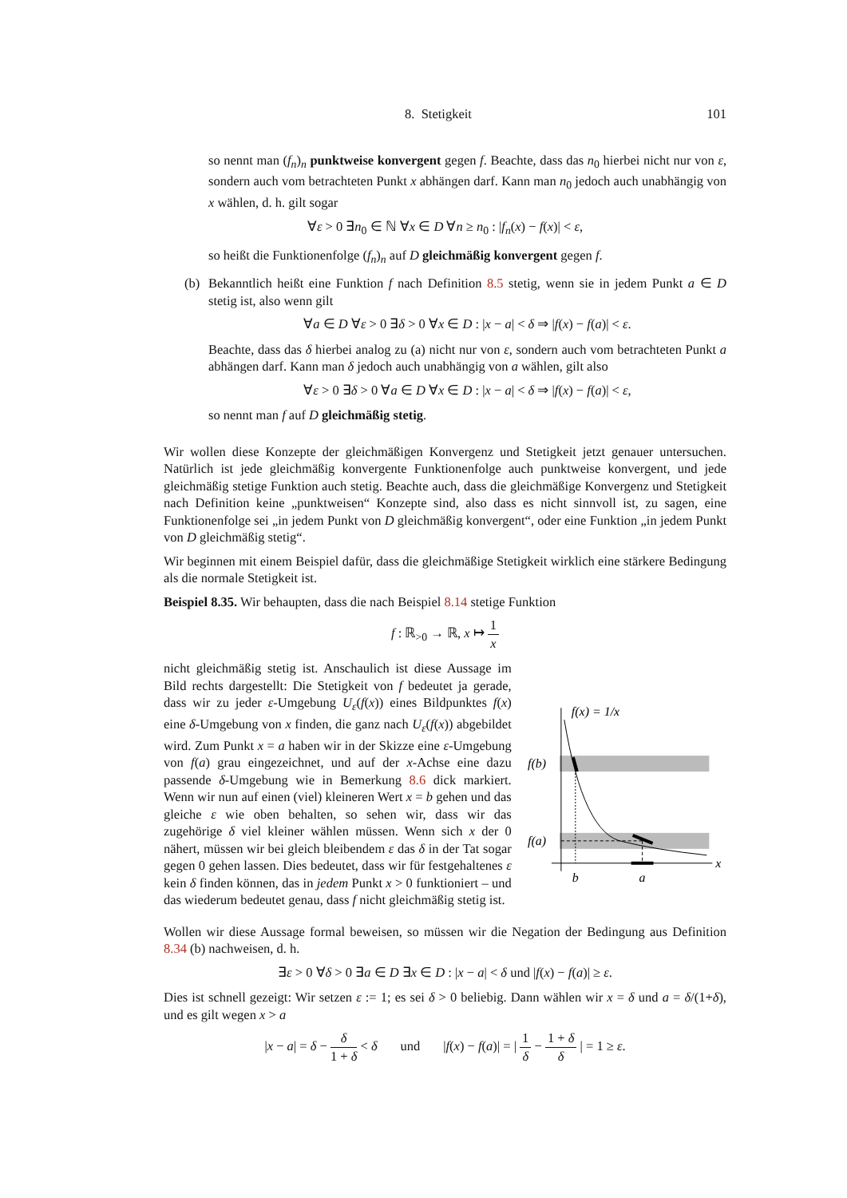8. Stetigkeit 101
so nennt man (f<sub>n</sub>)<sub>n</sub> punktweise konvergent gegen f. Beachte, dass das n<sub>0</sub> hierbei nicht nur von ε, sondern auch vom betrachteten Punkt x abhängen darf. Kann man n<sub>0</sub> jedoch auch unabhängig von x wählen, d. h. gilt sogar
∀ε > 0 ∃n<sub>0</sub> ∈ ℕ ∀x ∈ D ∀n ≥ n<sub>0</sub> : |f<sub>n</sub>(x) − f(x)| < ε,
so heißt die Funktionenfolge (f<sub>n</sub>)<sub>n</sub> auf D gleichmäßig konvergent gegen f.
(b) Bekanntlich heißt eine Funktion f nach Definition 8.5 stetig, wenn sie in jedem Punkt a ∈ D stetig ist, also wenn gilt
∀a ∈ D ∀ε > 0 ∃δ > 0 ∀x ∈ D : |x − a| < δ ⇒ |f(x) − f(a)| < ε.
Beachte, dass das δ hierbei analog zu (a) nicht nur von ε, sondern auch vom betrachteten Punkt a abhängen darf. Kann man δ jedoch auch unabhängig von a wählen, gilt also
∀ε > 0 ∃δ > 0 ∀a ∈ D ∀x ∈ D : |x − a| < δ ⇒ |f(x) − f(a)| < ε,
so nennt man f auf D gleichmäßig stetig.
Wir wollen diese Konzepte der gleichmäßigen Konvergenz und Stetigkeit jetzt genauer untersuchen. Natürlich ist jede gleichmäßig konvergente Funktionenfolge auch punktweise konvergent, und jede gleichmäßig stetige Funktion auch stetig. Beachte auch, dass die gleichmäßige Konvergenz und Stetigkeit nach Definition keine „punktweisen“ Konzepte sind, also dass es nicht sinnvoll ist, zu sagen, eine Funktionenfolge sei „in jedem Punkt von D gleichmäßig konvergent“, oder eine Funktion „in jedem Punkt von D gleichmäßig stetig“.
Wir beginnen mit einem Beispiel dafür, dass die gleichmäßige Stetigkeit wirklich eine stärkere Bedingung als die normale Stetigkeit ist.
Beispiel 8.35. Wir behaupten, dass die nach Beispiel 8.14 stetige Funktion
f : ℝ<sub>>0</sub> → ℝ, x ↦ 1 x
nicht gleichmäßig stetig ist. Anschaulich ist diese Aussage im Bild rechts dargestellt: Die Stetigkeit von f bedeutet ja gerade, dass wir zu jeder ε-Umgebung U<sub>ε</sub>(f(x)) eines Bildpunktes f(x) eine δ-Umgebung von x finden, die ganz nach U<sub>ε</sub>(f(x)) abgebildet wird. Zum Punkt x = a haben wir in der Skizze eine ε-Umgebung von f(a) grau eingezeichnet, und auf der x-Achse eine dazu passende δ-Umgebung wie in Bemerkung 8.6 dick markiert. Wenn wir nun auf einen (viel) kleineren Wert x = b gehen und das gleiche ε wie oben behalten, so sehen wir, dass wir das zugehörige δ viel kleiner wählen müssen. Wenn sich x der 0 nähert, müssen wir bei gleich bleibendem ε das δ in der Tat sogar gegen 0 gehen lassen. Dies bedeutet, dass wir für festgehaltenes ε kein δ finden können, das in jedem Punkt x > 0 funktioniert – und das wiederum bedeutet genau, dass f nicht gleichmäßig stetig ist.
f(x) = 1/x
f(b)
f(a)
b
a
x
Wollen wir diese Aussage formal beweisen, so müssen wir die Negation der Bedingung aus Definition 8.34 (b) nachweisen, d. h.
∃ε > 0 ∀δ > 0 ∃a ∈ D ∃x ∈ D : |x − a| < δ und |f(x) − f(a)| ≥ ε.
Dies ist schnell gezeigt: Wir setzen ε := 1; es sei δ > 0 beliebig. Dann wählen wir x = δ und a = δ/(1+δ), und es gilt wegen x > a
|x − a| = δ − δ 1 + δ < δ und |f(x) − f(a)| = | 1 δ − 1 + δ δ | = 1 ≥ ε.